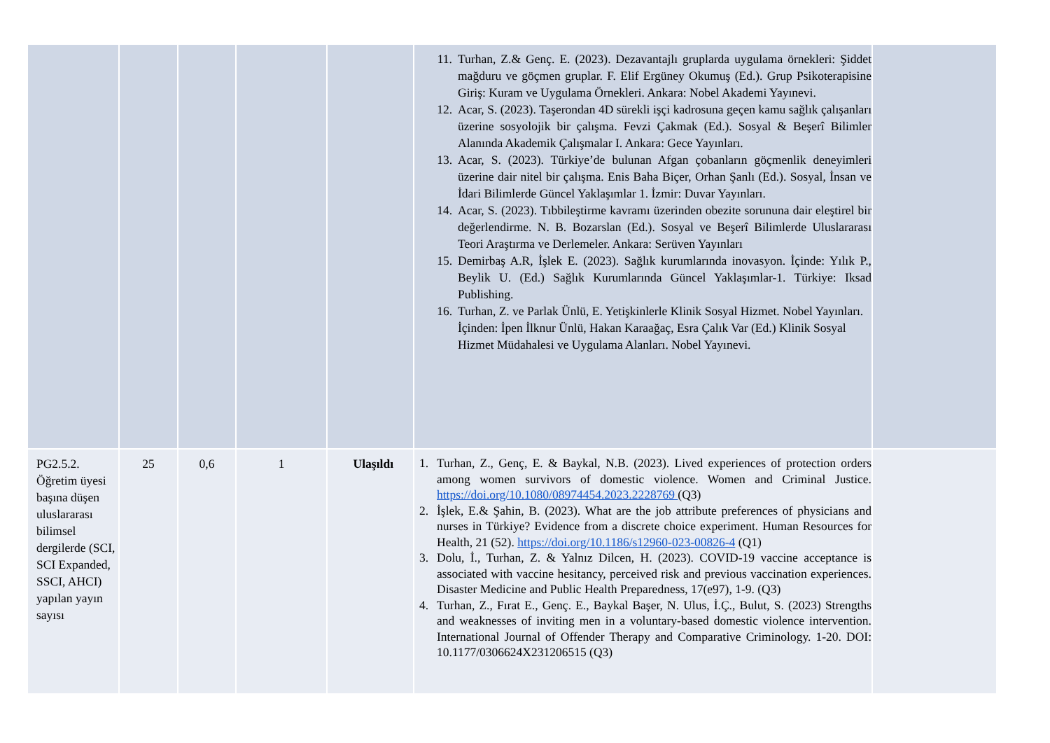| | | | | | 11. Turhan, Z.& Genç. E. (2023). Dezavantajlı gruplarda uygulama örnekleri: Şiddet mağduru ve göçmen gruplar. F. Elif Ergüney Okumuş (Ed.). Grup Psikoterapisine Giriş: Kuram ve Uygulama Örnekleri. Ankara: Nobel Akademi Yayınevi. 12. Acar, S. (2023). Taşerondan 4D sürekli işçi kadrosuna geçen kamu sağlık çalışanları üzerine sosyolojik bir çalışma. Fevzi Çakmak (Ed.). Sosyal & Beşerî Bilimler Alanında Akademik Çalışmalar I. Ankara: Gece Yayınları. 13. Acar, S. (2023). Türkiye’de bulunan Afgan çobanların göçmenlik deneyimleri üzerine dair nitel bir çalışma. Enis Baha Biçer, Orhan Şanlı (Ed.). Sosyal, İnsan ve İdari Bilimlerde Güncel Yaklaşımlar 1. İzmir: Duvar Yayınları. 14. Acar, S. (2023). Tıbbileştirme kavramı üzerinden obezite sorununa dair eleştirel bir değerlendirme. N. B. Bozarslan (Ed.). Sosyal ve Beşerî Bilimlerde Uluslararası Teori Araştırma ve Derlemeler. Ankara: Serüven Yayınları 15. Demirbaş A.R, İşlek E. (2023). Sağlık kurumlarında inovasyon. İçinde: Yılık P., Beylik U. (Ed.) Sağlık Kurumlarında Güncel Yaklaşımlar-1. Türkiye: Iksad Publishing. 16. Turhan, Z. ve Parlak Ünlü, E. Yetişkinlerle Klinik Sosyal Hizmet. Nobel Yayınları. İçinden: İpen İlknur Ünlü, Hakan Karaağaç, Esra Çalık Var (Ed.) Klinik Sosyal Hizmet Müdahalesi ve Uygulama Alanları. Nobel Yayınevi. | |
| PG2.5.2. Öğretim üyesi başına düşen uluslararası bilimsel dergilerde (SCI, SCI Expanded, SSCI, AHCI) yapılan yayın sayısı | 25 | 0,6 | 1 | Ulaşıldı | 1. Turhan, Z., Genç, E. & Baykal, N.B. (2023). Lived experiences of protection orders among women survivors of domestic violence. Women and Criminal Justice. https://doi.org/10.1080/08974454.2023.2228769 (Q3) 2. İşlek, E.& Şahin, B. (2023). What are the job attribute preferences of physicians and nurses in Türkiye? Evidence from a discrete choice experiment. Human Resources for Health, 21 (52). https://doi.org/10.1186/s12960-023-00826-4 (Q1) 3. Dolu, İ., Turhan, Z. & Yalnız Dilcen, H. (2023). COVID-19 vaccine acceptance is associated with vaccine hesitancy, perceived risk and previous vaccination experiences. Disaster Medicine and Public Health Preparedness, 17(e97), 1-9. (Q3) 4. Turhan, Z., Fırat E., Genç. E., Baykal Başer, N. Ulus, İ.Ç., Bulut, S. (2023) Strengths and weaknesses of inviting men in a voluntary-based domestic violence intervention. International Journal of Offender Therapy and Comparative Criminology. 1-20. DOI: 10.1177/0306624X231206515 (Q3) | |